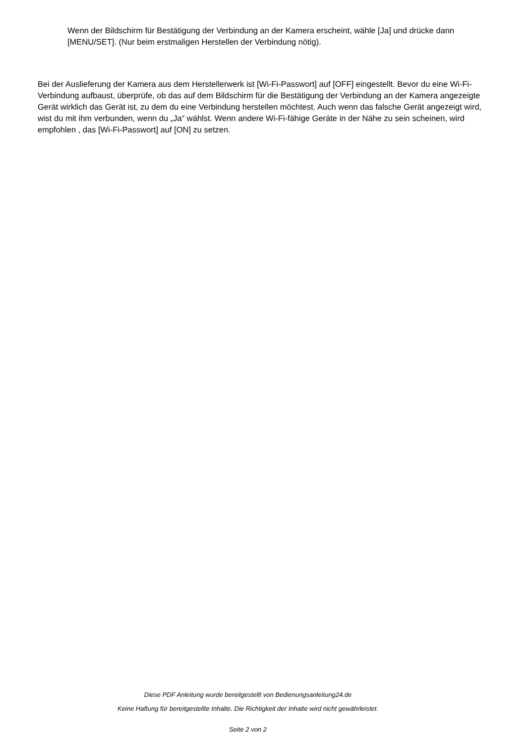Wenn der Bildschirm für Bestätigung der Verbindung an der Kamera erscheint, wähle [Ja] und drücke dann [MENU/SET]. (Nur beim erstmaligen Herstellen der Verbindung nötig).
Bei der Auslieferung der Kamera aus dem Herstellerwerk ist [Wi-Fi-Passwort] auf [OFF] eingestellt. Bevor du eine Wi-Fi-Verbindung aufbaust, überprüfe, ob das auf dem Bildschirm für die Bestätigung der Verbindung an der Kamera angezeigte Gerät wirklich das Gerät ist, zu dem du eine Verbindung herstellen möchtest. Auch wenn das falsche Gerät angezeigt wird, wist du mit ihm verbunden, wenn du „Ja“ wählst. Wenn andere Wi-Fi-fähige Geräte in der Nähe zu sein scheinen, wird empfohlen , das [Wi-Fi-Passwort] auf [ON] zu setzen.
Diese PDF Anleitung wurde bereitgestellt von Bedienungsanleitung24.de
Keine Haftung für bereitgestellte Inhalte. Die Richtigkeit der Inhalte wird nicht gewährleistet.
Seite 2 von 2